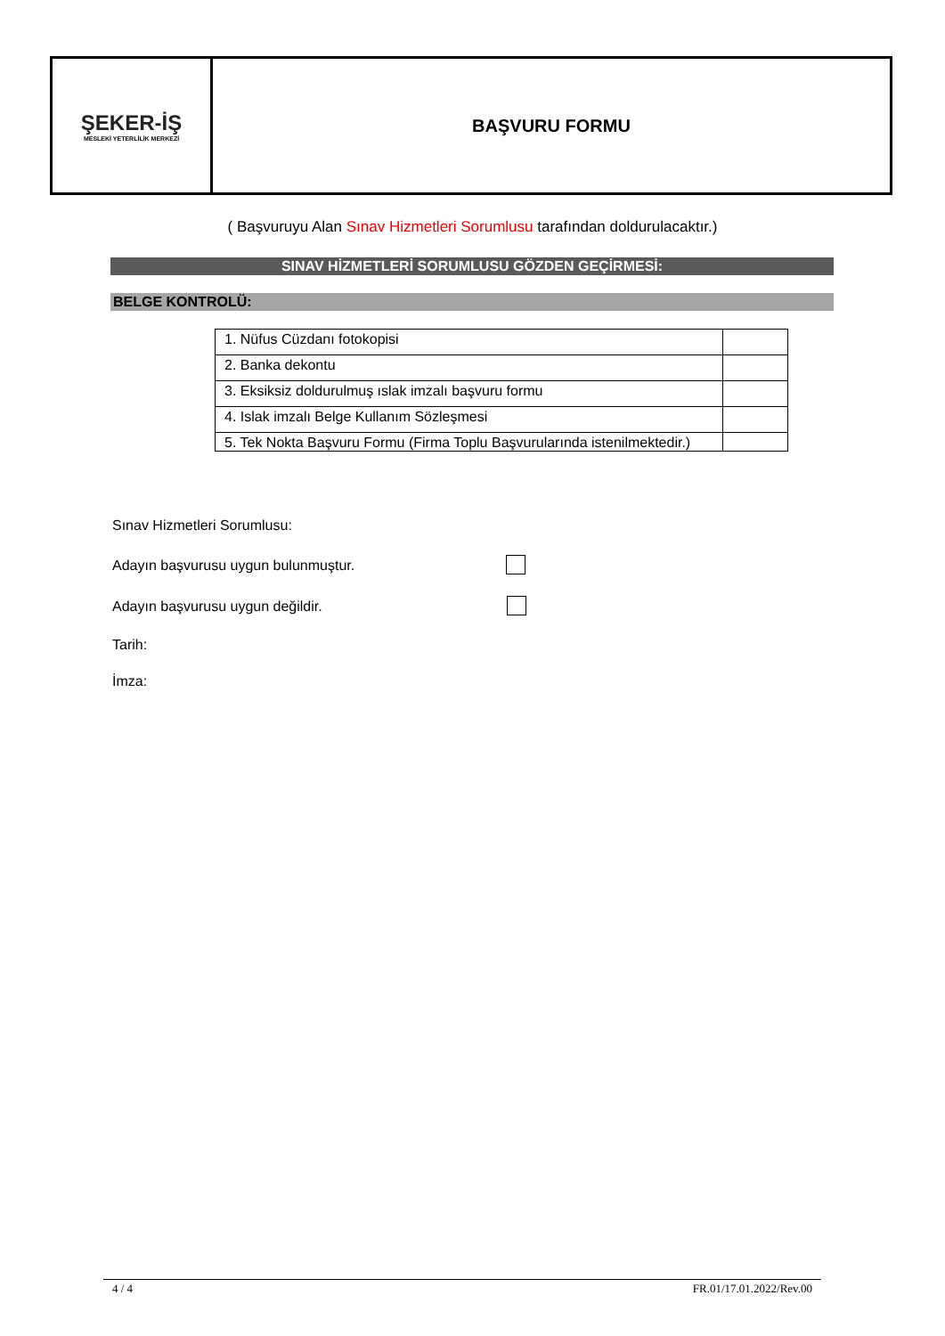| ŞEKER-İŞ MESLEKİ YETERLİLİK MERKEZİ | BAŞVURU FORMU |
( Başvuruyu Alan Sınav Hizmetleri Sorumlusu tarafından doldurulacaktır.)
SINAV HİZMETLERİ SORUMLUSU GÖZDEN GEÇİRMESİ:
BELGE KONTROLÜ:
| 1. Nüfus Cüzdanı fotokopisi | |
| 2. Banka dekontu | |
| 3. Eksiksiz doldurulmuş ıslak imzalı başvuru formu | |
| 4. Islak imzalı Belge Kullanım Sözleşmesi | |
| 5. Tek Nokta Başvuru Formu (Firma Toplu Başvurularında istenilmektedir.) | |
Sınav Hizmetleri Sorumlusu:
Adayın başvurusu uygun bulunmuştur.
Adayın başvurusu uygun değildir.
Tarih:
İmza:
4 / 4 FR.01/17.01.2022/Rev.00